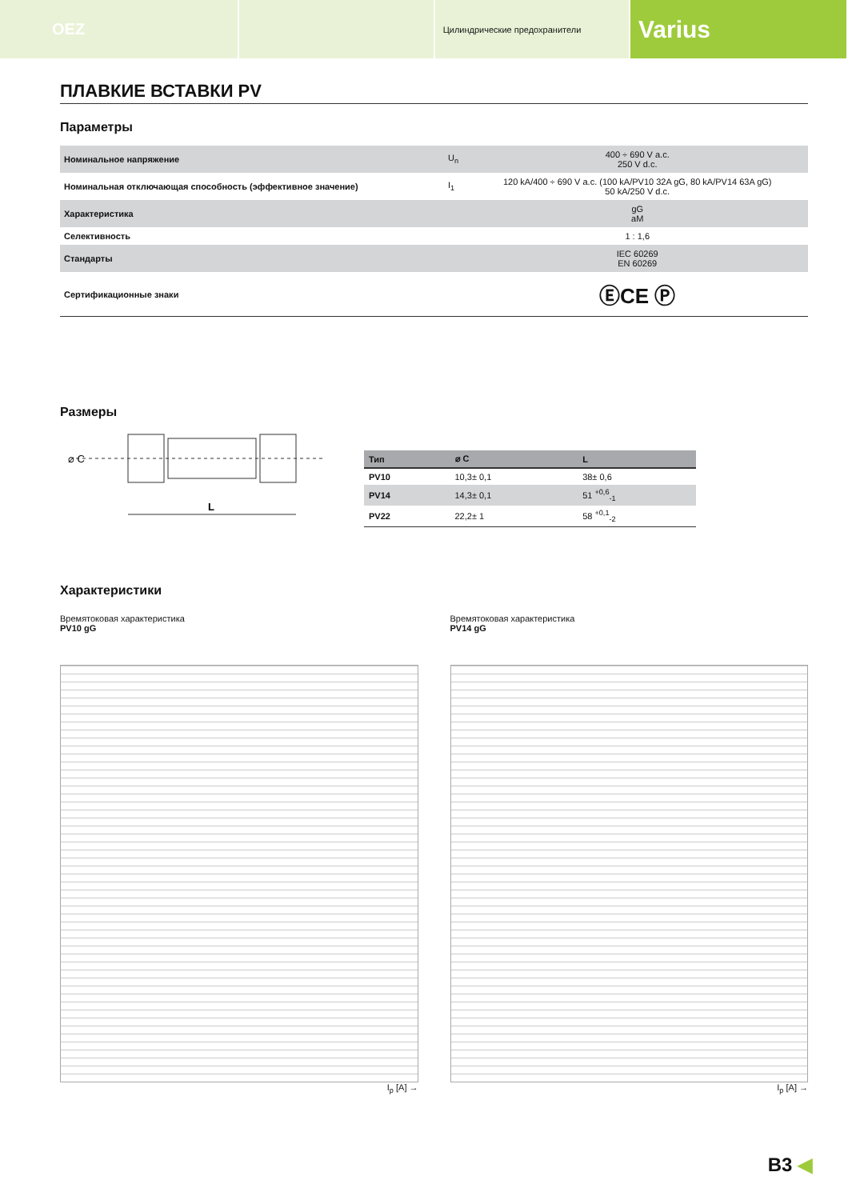OEZ
Цилиндрические предохранители
Varius
ПЛАВКИЕ ВСТАВКИ PV
Параметры
| Номинальное напряжение | U<sub>n</sub> | 400 ÷ 690 V a.c. 250 V d.c. |
| Номинальная отключающая способность (эффективное значение) | I<sub>1</sub> | 120 kA/400 ÷ 690 V a.c. (100 kA/PV10 32A gG, 80 kA/PV14 63A gG) 50 kA/250 V d.c. |
| Характеристика | | gG aM |
| Селективность | | 1 : 1,6 |
| Стандарты | | IEC 60269 EN 60269 |
| Сертификационные знаки | | ⒺCE Ⓟ |
Размеры
⌀ C
L
| Тип | ⌀ C | L |
| --- | --- | --- |
| PV10 | 10,3± 0,1 | 38± 0,6 |
| PV14 | 14,3± 0,1 | 51 <sup>+0,6</sup><sub>-1</sub> |
| PV22 | 22,2± 1 | 58 <sup>+0,1</sup><sub>-2</sub> |
Характеристики
Времятоковая характеристика
PV10 gG
I<sub>p</sub> [A] →
Времятоковая характеристика
PV14 gG
I<sub>p</sub> [A] →
B3 ◀